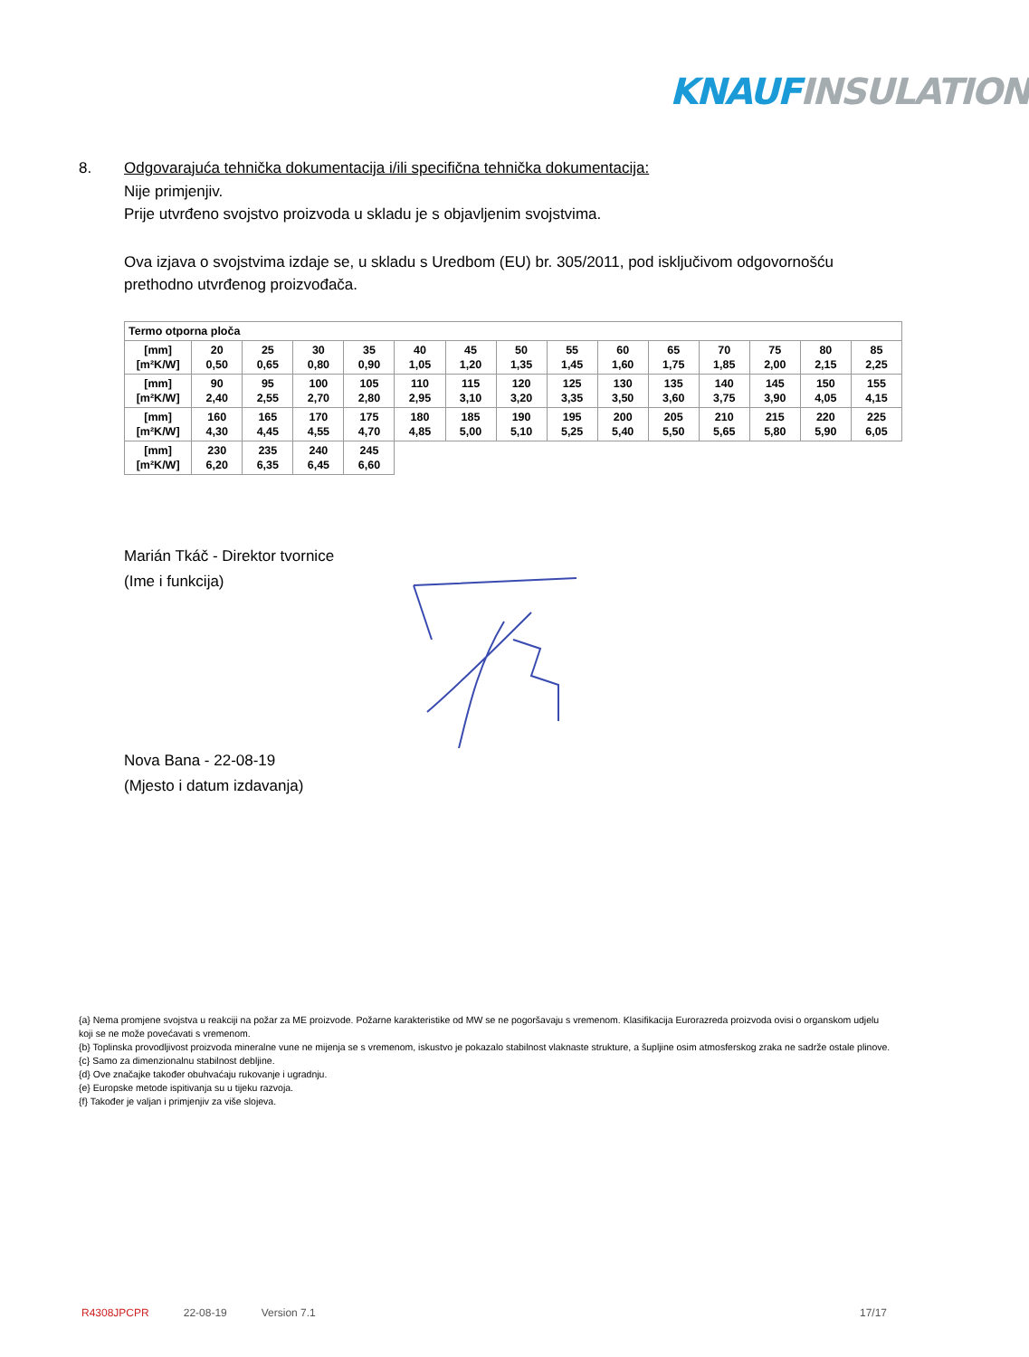KNAUF INSULATION
8. Odgovarajuća tehnička dokumentacija i/ili specifična tehnička dokumentacija:
Nije primjenjiv.
Prije utvrđeno svojstvo proizvoda u skladu je s objavljenim svojstvima.
Ova izjava o svojstvima izdaje se, u skladu s Uredbom (EU) br. 305/2011, pod isključivom odgovornošću prethodno utvrđenog proizvođača.
| Termo otporna ploča | | | | | | | | | | | | | | |
| [mm] [m²K/W] | 20 0,50 | 25 0,65 | 30 0,80 | 35 0,90 | 40 1,05 | 45 1,20 | 50 1,35 | 55 1,45 | 60 1,60 | 65 1,75 | 70 1,85 | 75 2,00 | 80 2,15 | 85 2,25 |
| [mm] [m²K/W] | 90 2,40 | 95 2,55 | 100 2,70 | 105 2,80 | 110 2,95 | 115 3,10 | 120 3,20 | 125 3,35 | 130 3,50 | 135 3,60 | 140 3,75 | 145 3,90 | 150 4,05 | 155 4,15 |
| [mm] [m²K/W] | 160 4,30 | 165 4,45 | 170 4,55 | 175 4,70 | 180 4,85 | 185 5,00 | 190 5,10 | 195 5,25 | 200 5,40 | 205 5,50 | 210 5,65 | 215 5,80 | 220 5,90 | 225 6,05 |
| [mm] [m²K/W] | 230 6,20 | 235 6,35 | 240 6,45 | 245 6,60 | | | | | | | | | | |
Marián Tkáč - Direktor tvornice
(Ime i funkcija)
Nova Bana - 22-08-19
(Mjesto i datum izdavanja)
{a} Nema promjene svojstva u reakciji na požar za ME proizvode. Požarne karakteristike od MW se ne pogoršavaju s vremenom. Klasifikacija Eurorazreda proizvoda ovisi o organskom udjelu koji se ne može povećavati s vremenom.
{b} Toplinska provodljivost proizvoda mineralne vune ne mijenja se s vremenom, iskustvo je pokazalo stabilnost vlaknaste strukture, a šupljine osim atmosferskog zraka ne sadrže ostale plinove.
{c} Samo za dimenzionalnu stabilnost debljine.
{d} Ove značajke također obuhvaćaju rukovanje i ugradnju.
{e} Europske metode ispitivanja su u tijeku razvoja.
{f} Također je valjan i primjenjiv za više slojeva.
R4308JPCPR 22-08-19 Version 7.1 17/17